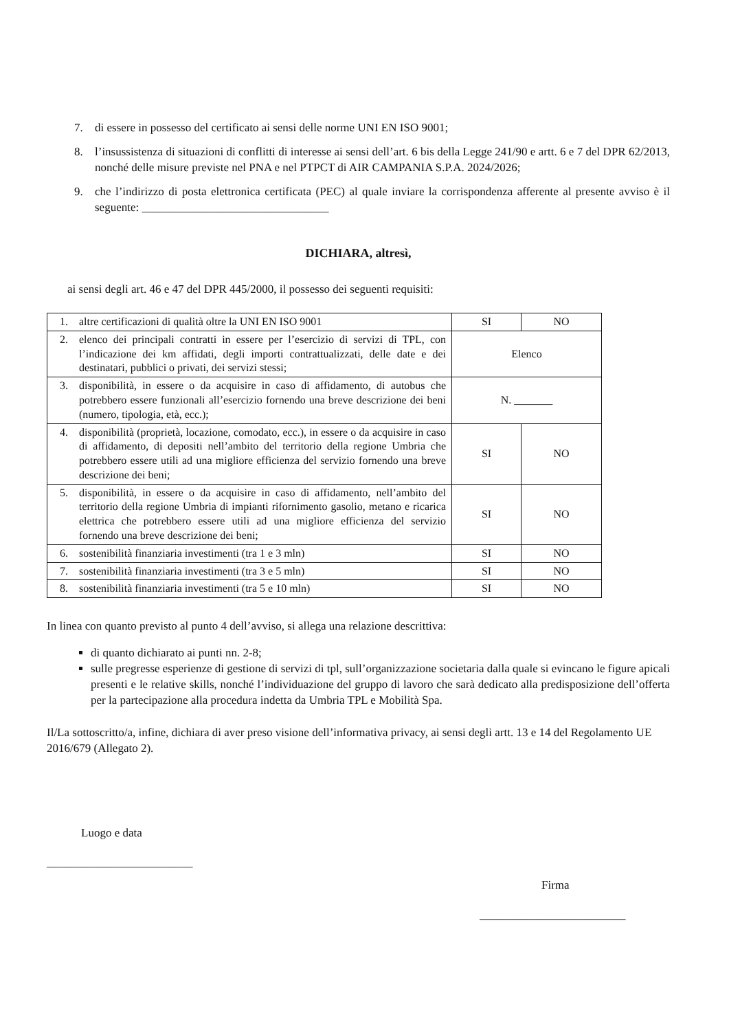7. di essere in possesso del certificato ai sensi delle norme UNI EN ISO 9001;
8. l’insussistenza di situazioni di conflitti di interesse ai sensi dell’art. 6 bis della Legge 241/90 e artt. 6 e 7 del DPR 62/2013, nonché delle misure previste nel PNA e nel PTPCT di AIR CAMPANIA S.P.A. 2024/2026;
9. che l’indirizzo di posta elettronica certificata (PEC) al quale inviare la corrispondenza afferente al presente avviso è il seguente: ________________________________
DICHIARA, altresì,
ai sensi degli art. 46 e 47 del DPR 445/2000, il possesso dei seguenti requisiti:
| 1. | altre certificazioni di qualità oltre la UNI EN ISO 9001 | SI | NO |
| 2. | elenco dei principali contratti in essere per l’esercizio di servizi di TPL, con l’indicazione dei km affidati, degli importi contrattualizzati, delle date e dei destinatari, pubblici o privati, dei servizi stessi; | Elenco | |
| 3. | disponibilità, in essere o da acquisire in caso di affidamento, di autobus che potrebbero essere funzionali all’esercizio fornendo una breve descrizione dei beni (numero, tipologia, età, ecc.); | N. _______ | |
| 4. | disponibilità (proprietà, locazione, comodato, ecc.), in essere o da acquisire in caso di affidamento, di depositi nell’ambito del territorio della regione Umbria che potrebbero essere utili ad una migliore efficienza del servizio fornendo una breve descrizione dei beni; | SI | NO |
| 5. | disponibilità, in essere o da acquisire in caso di affidamento, nell’ambito del territorio della regione Umbria di impianti rifornimento gasolio, metano e ricarica elettrica che potrebbero essere utili ad una migliore efficienza del servizio fornendo una breve descrizione dei beni; | SI | NO |
| 6. | sostenibilità finanziaria investimenti (tra 1 e 3 mln) | SI | NO |
| 7. | sostenibilità finanziaria investimenti (tra 3 e 5 mln) | SI | NO |
| 8. | sostenibilità finanziaria investimenti (tra 5 e 10 mln) | SI | NO |
In linea con quanto previsto al punto 4 dell’avviso, si allega una relazione descrittiva:
di quanto dichiarato ai punti nn. 2-8;
sulle pregresse esperienze di gestione di servizi di tpl, sull’organizzazione societaria dalla quale si evincano le figure apicali presenti e le relative skills, nonché l’individuazione del gruppo di lavoro che sarà dedicato alla predisposizione dell’offerta per la partecipazione alla procedura indetta da Umbria TPL e Mobilità Spa.
Il/La sottoscritto/a, infine, dichiara di aver preso visione dell’informativa privacy, ai sensi degli artt. 13 e 14 del Regolamento UE 2016/679 (Allegato 2).
Luogo e data
_________________________
Firma
_________________________